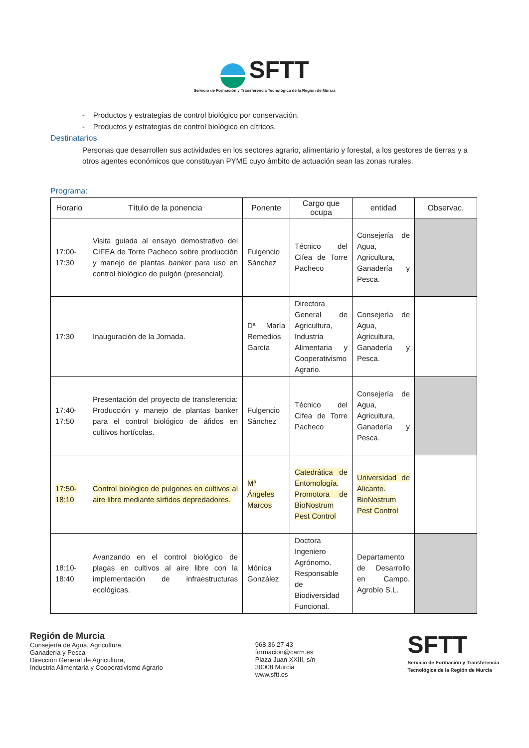SFTT
Servicio de Formación y Transferencia Tecnológica de la Región de Murcia
- Productos y estrategias de control biológico por conservación.
- Productos y estrategias de control biológico en cítricos.
Destinatarios
Personas que desarrollen sus actividades en los sectores agrario, alimentario y forestal, a los gestores de tierras y a otros agentes económicos que constituyan PYME cuyo ámbito de actuación sean las zonas rurales.
Programa:
| Horario | Título de la ponencia | Ponente | Cargo que ocupa | entidad | Observac. |
| --- | --- | --- | --- | --- | --- |
| 17:00-17:30 | Visita guiada al ensayo demostrativo del CIFEA de Torre Pacheco sobre producción y manejo de plantas banker para uso en control biológico de pulgón (presencial). | Fulgencio Sánchez | Técnico del Cifea de Torre Pacheco | Consejería de Agua, Agricultura, Ganadería y Pesca. | |
| 17:30 | Inauguración de la Jornada. | Dª María Remedios García | Directora General de Agricultura, Industria Alimentaria y Cooperativismo Agrario. | Consejería de Agua, Agricultura, Ganadería y Pesca. | |
| 17:40-17:50 | Presentación del proyecto de transferencia: Producción y manejo de plantas banker para el control biológico de áfidos en cultivos hortícolas. | Fulgencio Sánchez | Técnico del Cifea de Torre Pacheco | Consejería de Agua, Agricultura, Ganadería y Pesca. | |
| 17:50-18:10 | Control biológico de pulgones en cultivos al aire libre mediante sírfidos depredadores. | Mª Ángeles Marcos | Catedrática de Entomología. Promotora de BioNostrum Pest Control | Universidad de Alicante. BioNostrum Pest Control | |
| 18:10-18:40 | Avanzando en el control biológico de plagas en cultivos al aire libre con la implementación de infraestructuras ecológicas. | Mónica González | Doctora Ingeniero Agrónomo. Responsable de Biodiversidad Funcional. | Departamento de Desarrollo en Campo. Agrobío S.L. | |
Región de Murcia
Consejería de Agua, Agricultura,
Ganadería y Pesca
Dirección General de Agricultura,
Industria Alimentaria y Cooperativismo Agrario
968 36 27 43
formacion@carm.es
Plaza Juan XXIII, s/n
30008 Murcia
www.sftt.es
SFTT
Servicio de Formación y Transferencia
Tecnológica de la Región de Murcia